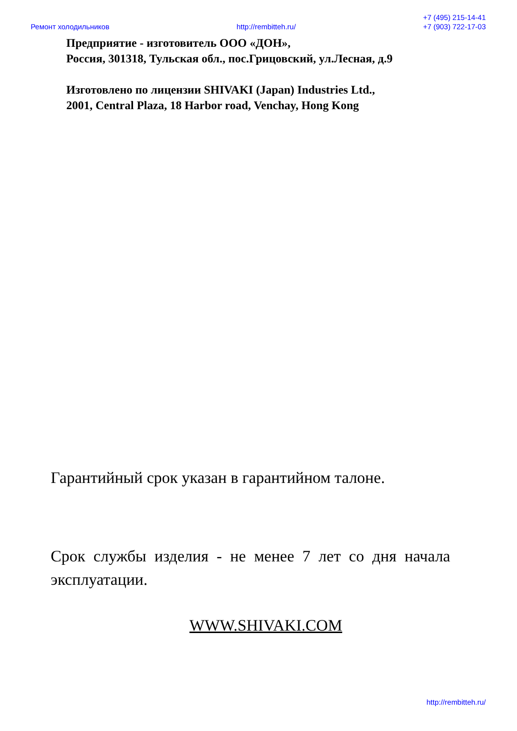Ремонт холодильников
http://rembitteh.ru/
+7 (495) 215-14-41
+7 (903) 722-17-03
Предприятие - изготовитель ООО «ДОН»,
Россия, 301318, Тульская обл., пос.Грицовский, ул.Лесная, д.9
Изготовлено по лицензии SHIVAKI (Japan) Industries Ltd.,
2001, Central Plaza, 18 Harbor road, Venchay, Hong Kong
Гарантийный срок указан в гарантийном талоне.
Срок службы изделия - не менее 7 лет со дня начала эксплуатации.
WWW.SHIVAKI.COM
http://rembitteh.ru/